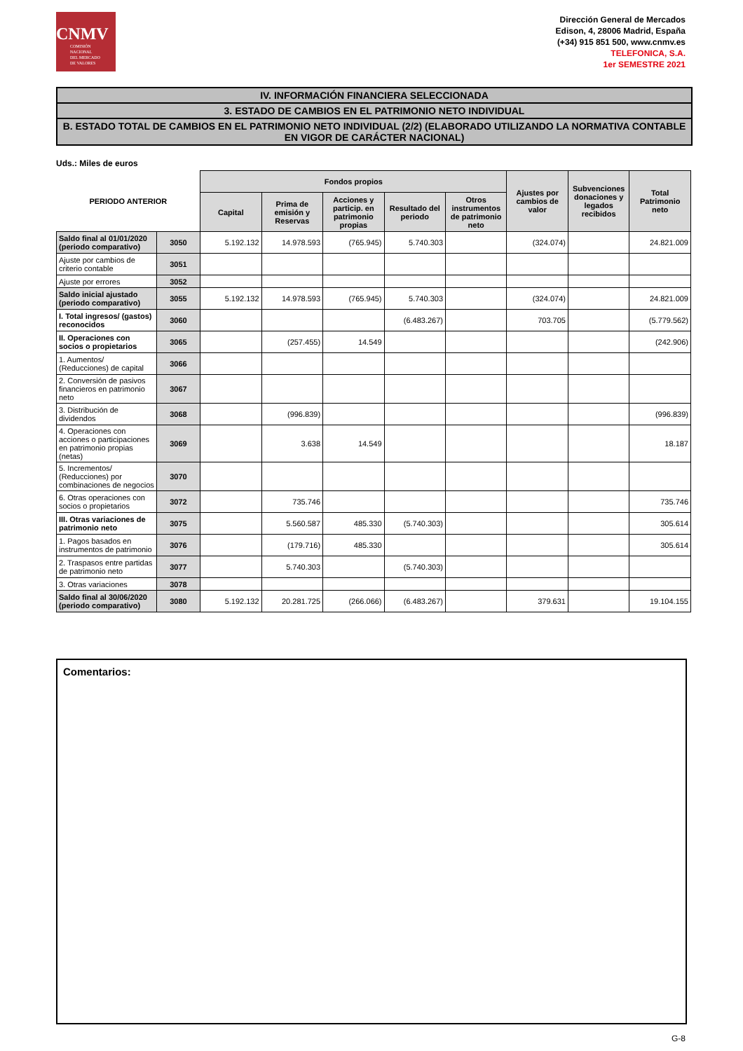CNMV
COMISIÓN
NACIONAL
DEL MERCADO
DE VALORES
Dirección General de Mercados
Edison, 4, 28006 Madrid, España
(+34) 915 851 500, www.cnmv.es
TELEFONICA, S.A.
1er SEMESTRE 2021
IV. INFORMACIÓN FINANCIERA SELECCIONADA
3. ESTADO DE CAMBIOS EN EL PATRIMONIO NETO INDIVIDUAL
B. ESTADO TOTAL DE CAMBIOS EN EL PATRIMONIO NETO INDIVIDUAL (2/2) (ELABORADO UTILIZANDO LA NORMATIVA CONTABLE EN VIGOR DE CARÁCTER NACIONAL)
Uds.: Miles de euros
| PERIODO ANTERIOR | | Fondos propios | | | | | Ajustes por cambios de valor | Subvenciones donaciones y legados recibidos | Total Patrimonio neto |
| --- | --- | --- | --- | --- | --- | --- | --- | --- | --- |
| | | Capital | Prima de emisión y Reservas | Acciones y particip. en patrimonio propias | Resultado del periodo | Otros instrumentos de patrimonio neto | | | |
| Saldo final al 01/01/2020 (periodo comparativo) | 3050 | 5.192.132 | 14.978.593 | (765.945) | 5.740.303 | | (324.074) | | 24.821.009 |
| Ajuste por cambios de criterio contable | 3051 | | | | | | | | |
| Ajuste por errores | 3052 | | | | | | | | |
| Saldo inicial ajustado (periodo comparativo) | 3055 | 5.192.132 | 14.978.593 | (765.945) | 5.740.303 | | (324.074) | | 24.821.009 |
| I. Total ingresos/ (gastos) reconocidos | 3060 | | | | (6.483.267) | | 703.705 | | (5.779.562) |
| II. Operaciones con socios o propietarios | 3065 | | (257.455) | 14.549 | | | | | (242.906) |
| 1. Aumentos/ (Reducciones) de capital | 3066 | | | | | | | | |
| 2. Conversión de pasivos financieros en patrimonio neto | 3067 | | | | | | | | |
| 3. Distribución de dividendos | 3068 | | (996.839) | | | | | | (996.839) |
| 4. Operaciones con acciones o participaciones en patrimonio propias (netas) | 3069 | | 3.638 | 14.549 | | | | | 18.187 |
| 5. Incrementos/ (Reducciones) por combinaciones de negocios | 3070 | | | | | | | | |
| 6. Otras operaciones con socios o propietarios | 3072 | | 735.746 | | | | | | 735.746 |
| III. Otras variaciones de patrimonio neto | 3075 | | 5.560.587 | 485.330 | (5.740.303) | | | | 305.614 |
| 1. Pagos basados en instrumentos de patrimonio | 3076 | | (179.716) | 485.330 | | | | | 305.614 |
| 2. Traspasos entre partidas de patrimonio neto | 3077 | | 5.740.303 | | (5.740.303) | | | | |
| 3. Otras variaciones | 3078 | | | | | | | | |
| Saldo final al 30/06/2020 (periodo comparativo) | 3080 | 5.192.132 | 20.281.725 | (266.066) | (6.483.267) | | 379.631 | | 19.104.155 |
Comentarios:
G-8